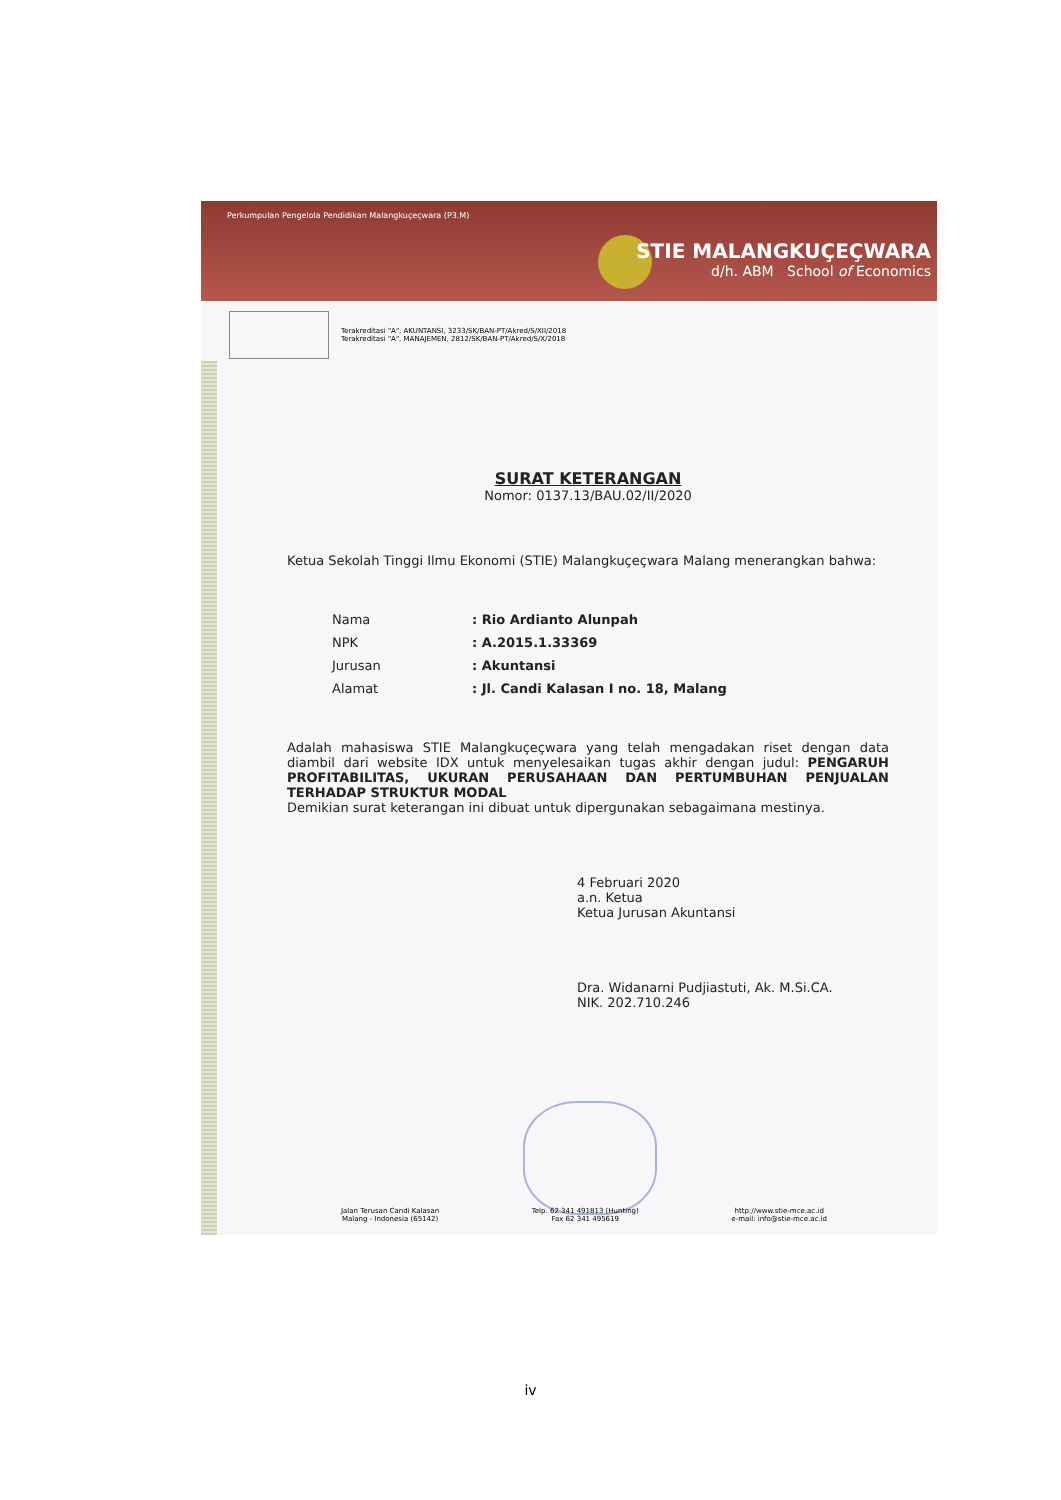Perkumpulan Pengelola Pendidikan Malangkuçeçwara (P3.M)
STIE MALANGKUÇEÇWARA
d/h. ABM School of Economics
Terakreditasi "A", AKUNTANSI, 3233/SK/BAN-PT/Akred/S/XII/2018
Terakreditasi "A", MANAJEMEN, 2812/SK/BAN-PT/Akred/S/X/2018
SURAT KETERANGAN
Nomor: 0137.13/BAU.02/II/2020
Ketua Sekolah Tinggi Ilmu Ekonomi (STIE) Malangkuçeçwara Malang menerangkan bahwa:
| Nama | : Rio Ardianto Alunpah |
| NPK | : A.2015.1.33369 |
| Jurusan | : Akuntansi |
| Alamat | : Jl. Candi Kalasan I no. 18, Malang |
Adalah mahasiswa STIE Malangkuçeçwara yang telah mengadakan riset dengan data diambil dari website IDX untuk menyelesaikan tugas akhir dengan judul: PENGARUH PROFITABILITAS, UKURAN PERUSAHAAN DAN PERTUMBUHAN PENJUALAN TERHADAP STRUKTUR MODAL
Demikian surat keterangan ini dibuat untuk dipergunakan sebagaimana mestinya.
4 Februari 2020
a.n. Ketua
Ketua Jurusan Akuntansi
Dra. Widanarni Pudjiastuti, Ak. M.Si.CA.
NIK. 202.710.246
Jalan Terusan Candi Kalasan
Malang - Indonesia (65142)
Telp. 62 341 491813 (Hunting)
Fax 62 341 495619
http://www.stie-mce.ac.id
e-mail: info@stie-mce.ac.id
iv